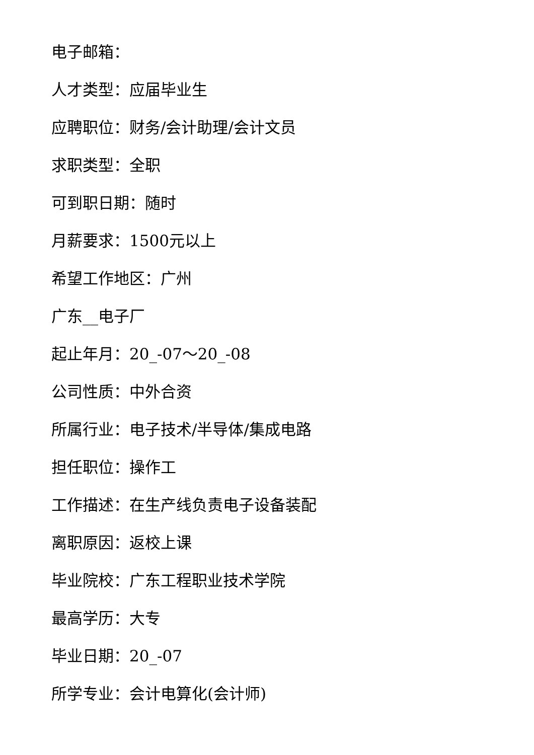电子邮箱：
人才类型：应届毕业生
应聘职位：财务/会计助理/会计文员
求职类型：全职
可到职日期：随时
月薪要求：1500元以上
希望工作地区：广州
广东__电子厂
起止年月：20_-07～20_-08
公司性质：中外合资
所属行业：电子技术/半导体/集成电路
担任职位：操作工
工作描述：在生产线负责电子设备装配
离职原因：返校上课
毕业院校：广东工程职业技术学院
最高学历：大专
毕业日期：20_-07
所学专业：会计电算化(会计师)